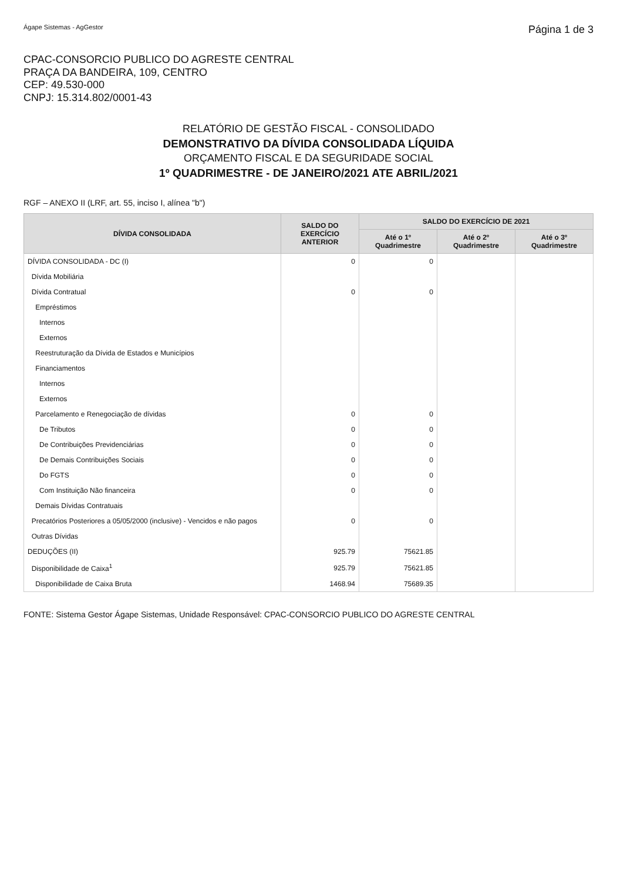Ágape Sistemas - AgGestor Página 1 de 3
CPAC-CONSORCIO PUBLICO DO AGRESTE CENTRAL
PRAÇA DA BANDEIRA, 109, CENTRO
CEP: 49.530-000
CNPJ: 15.314.802/0001-43
RELATÓRIO DE GESTÃO FISCAL - CONSOLIDADO
DEMONSTRATIVO DA DÍVIDA CONSOLIDADA LÍQUIDA
ORÇAMENTO FISCAL E DA SEGURIDADE SOCIAL
1º QUADRIMESTRE - DE JANEIRO/2021 ATE ABRIL/2021
RGF – ANEXO II (LRF, art. 55, inciso I, alínea "b")
| DÍVIDA CONSOLIDADA | SALDO DO EXERCÍCIO ANTERIOR | SALDO DO EXERCÍCIO DE 2021 | | |
| --- | --- | --- | --- | --- |
| | | Até o 1º Quadrimestre | Até o 2º Quadrimestre | Até o 3º Quadrimestre |
| DÍVIDA CONSOLIDADA - DC (I) | 0 | 0 | | |
| Dívida Mobiliária | | | | |
| Dívida Contratual | 0 | 0 | | |
| Empréstimos | | | | |
| Internos | | | | |
| Externos | | | | |
| Reestruturação da Dívida de Estados e Municípios | | | | |
| Financiamentos | | | | |
| Internos | | | | |
| Externos | | | | |
| Parcelamento e Renegociação de dívidas | 0 | 0 | | |
| De Tributos | 0 | 0 | | |
| De Contribuições Previdenciárias | 0 | 0 | | |
| De Demais Contribuições Sociais | 0 | 0 | | |
| Do FGTS | 0 | 0 | | |
| Com Instituição Não financeira | 0 | 0 | | |
| Demais Dívidas Contratuais | | | | |
| Precatórios Posteriores a 05/05/2000 (inclusive) - Vencidos e não pagos | 0 | 0 | | |
| Outras Dívidas | | | | |
| DEDUÇÕES (II) | 925.79 | 75621.85 | | |
| Disponibilidade de Caixa<sup>1</sup> | 925.79 | 75621.85 | | |
| Disponibilidade de Caixa Bruta | 1468.94 | 75689.35 | | |
FONTE: Sistema Gestor Ágape Sistemas, Unidade Responsável: CPAC-CONSORCIO PUBLICO DO AGRESTE CENTRAL